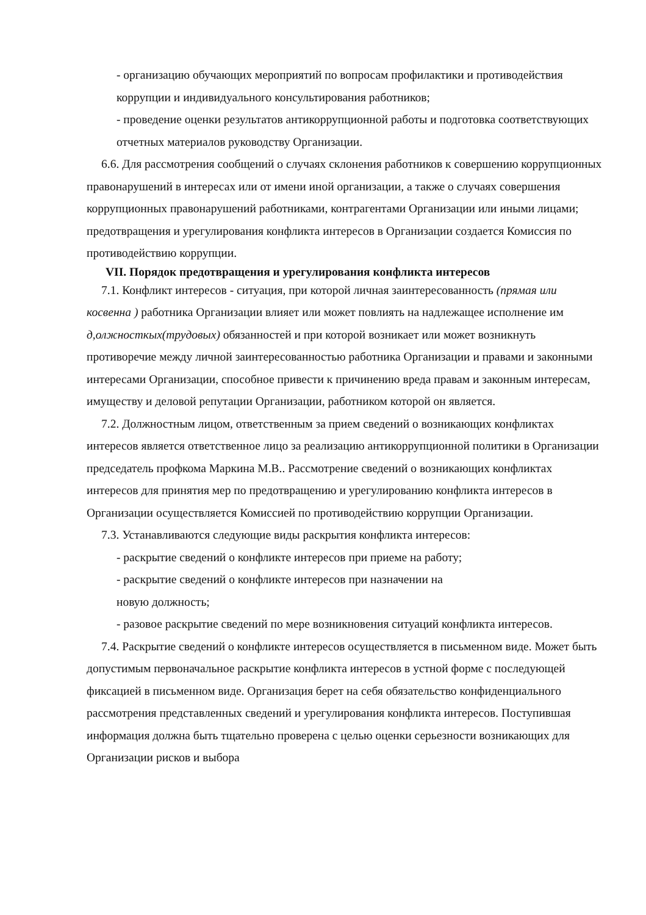- организацию обучающих мероприятий по вопросам профилактики и противодействия коррупции и индивидуального консультирования работников;
- проведение оценки результатов антикоррупционной работы и подготовка соответствующих отчетных материалов руководству Организации.
6.6. Для рассмотрения сообщений о случаях склонения работников к совершению коррупционных правонарушений в интересах или от имени иной организации, а также о случаях совершения коррупционных правонарушений работниками, контрагентами Организации или иными лицами; предотвращения и урегулирования конфликта интересов в Организации создается Комиссия по противодействию коррупции.
VII. Порядок предотвращения и урегулирования конфликта интересов
7.1. Конфликт интересов - ситуация, при которой личная заинтересованность (прямая или косвенна ) работника Организации влияет или может повлиять на надлежащее исполнение им д,олжносткых(трудовых) обязанностей и при которой возникает или может возникнуть противоречие между личной заинтересованностью работника Организации и правами и законными интересами Организации, способное привести к причинению вреда правам и законным интересам, имуществу и деловой репутации Организации, работником которой он является.
7.2. Должностным лицом, ответственным за прием сведений о возникающих конфликтах интересов является ответственное лицо за реализацию антикоррупционной политики в Организации председатель профкома Маркина М.В.. Рассмотрение сведений о возникающих конфликтах интересов для принятия мер по предотвращению и урегулированию конфликта интересов в Организации осуществляется Комиссией по противодействию коррупции Организации.
7.3. Устанавливаются следующие виды раскрытия конфликта интересов:
- раскрытие сведений о конфликте интересов при приеме на работу;
- раскрытие сведений о конфликте интересов при назначении на
новую должность;
- разовое раскрытие сведений по мере возникновения ситуаций конфликта интересов.
7.4. Раскрытие сведений о конфликте интересов осуществляется в письменном виде. Может быть допустимым первоначальное раскрытие конфликта интересов в устной форме с последующей фиксацией в письменном виде. Организация берет на себя обязательство конфиденциального рассмотрения представленных сведений и урегулирования конфликта интересов. Поступившая информация должна быть тщательно проверена с целью оценки серьезности возникающих для Организации рисков и выбора